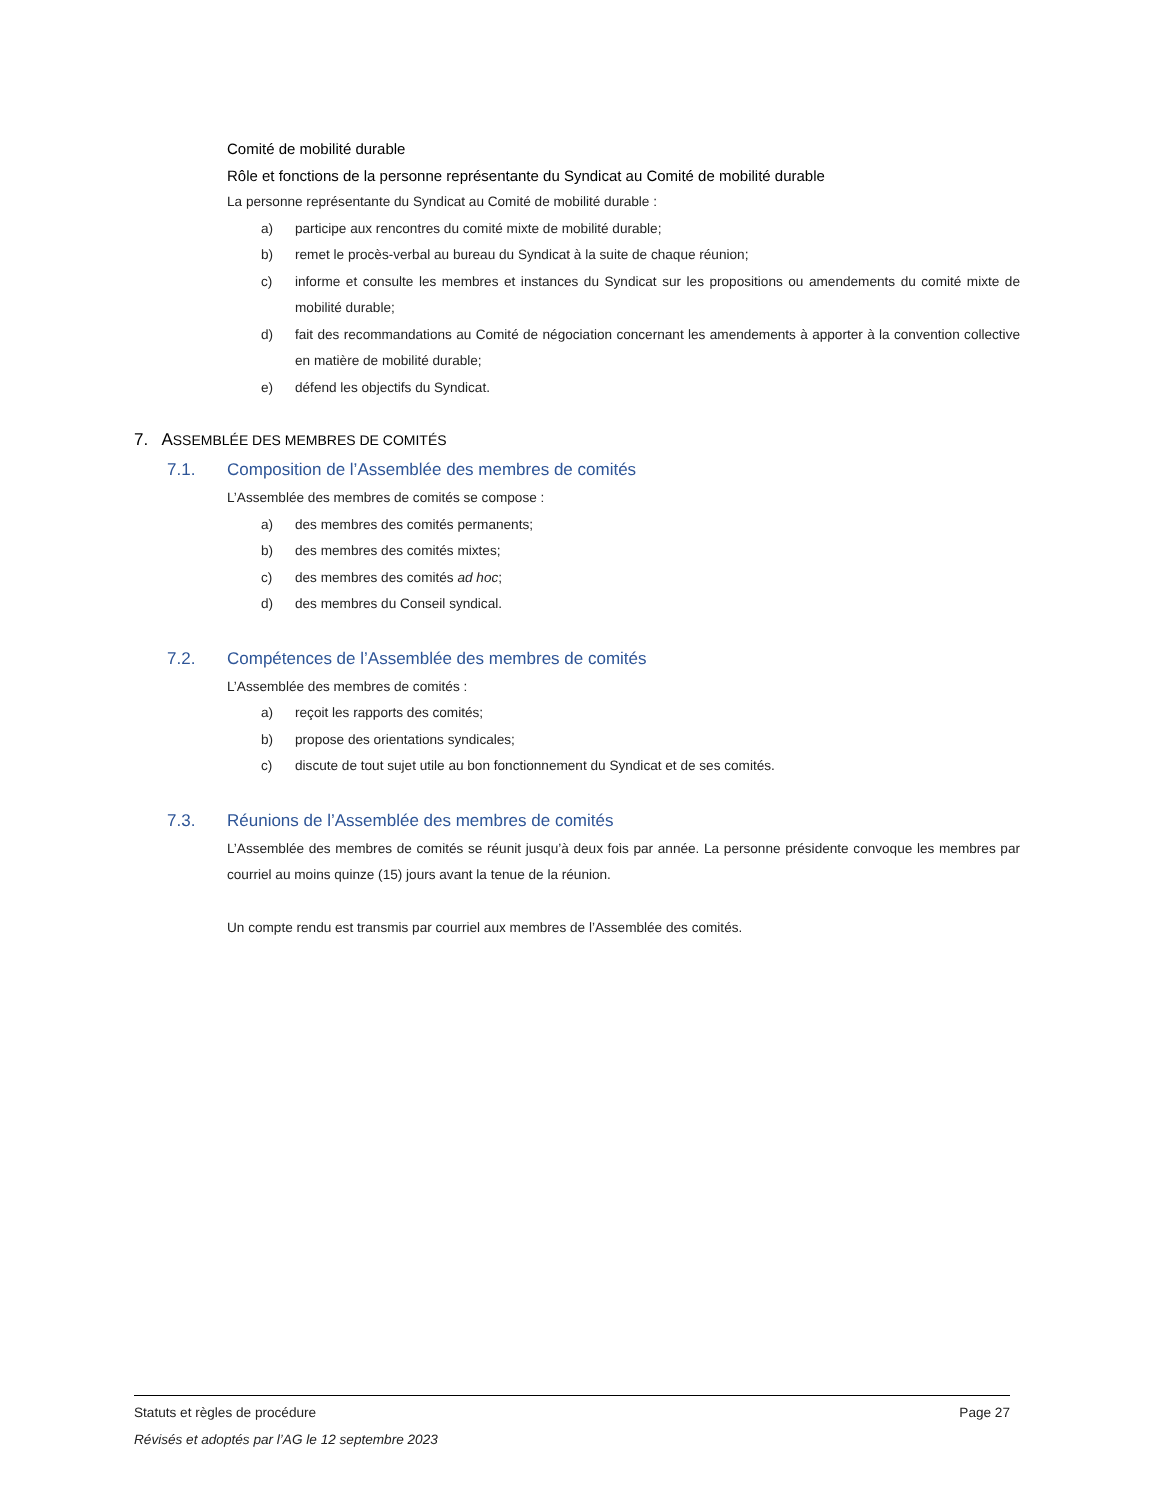Comité de mobilité durable
Rôle et fonctions de la personne représentante du Syndicat au Comité de mobilité durable
La personne représentante du Syndicat au Comité de mobilité durable :
a) participe aux rencontres du comité mixte de mobilité durable;
b) remet le procès-verbal au bureau du Syndicat à la suite de chaque réunion;
c) informe et consulte les membres et instances du Syndicat sur les propositions ou amendements du comité mixte de mobilité durable;
d) fait des recommandations au Comité de négociation concernant les amendements à apporter à la convention collective en matière de mobilité durable;
e) défend les objectifs du Syndicat.
7. ASSEMBLÉE DES MEMBRES DE COMITÉS
7.1. Composition de l’Assemblée des membres de comités
L’Assemblée des membres de comités se compose :
a) des membres des comités permanents;
b) des membres des comités mixtes;
c) des membres des comités ad hoc;
d) des membres du Conseil syndical.
7.2. Compétences de l’Assemblée des membres de comités
L’Assemblée des membres de comités :
a) reçoit les rapports des comités;
b) propose des orientations syndicales;
c) discute de tout sujet utile au bon fonctionnement du Syndicat et de ses comités.
7.3. Réunions de l’Assemblée des membres de comités
L’Assemblée des membres de comités se réunit jusqu’à deux fois par année. La personne présidente convoque les membres par courriel au moins quinze (15) jours avant la tenue de la réunion.
Un compte rendu est transmis par courriel aux membres de l’Assemblée des comités.
Statuts et règles de procédure Page 27
Révisés et adoptés par l’AG le 12 septembre 2023